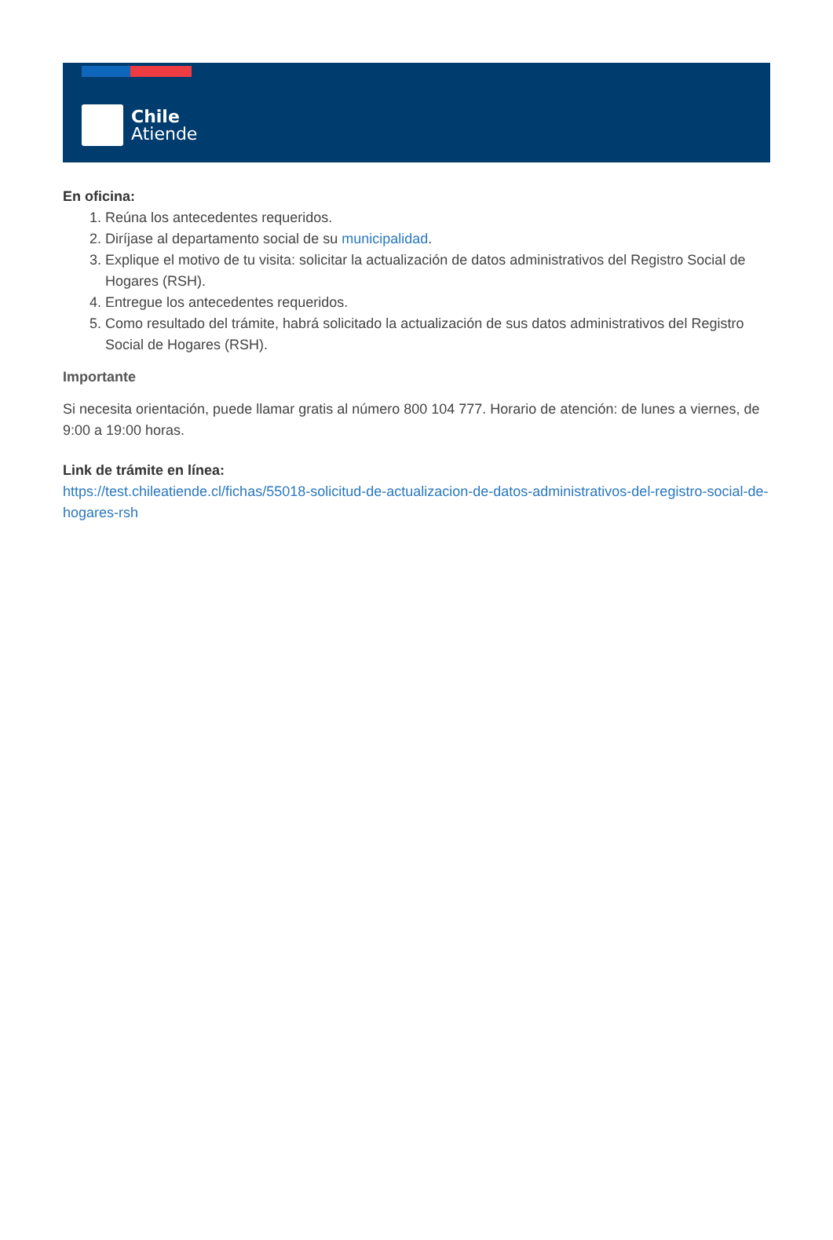Chile
Atiende
En oficina:
1. Reúna los antecedentes requeridos.
2. Diríjase al departamento social de su municipalidad.
3. Explique el motivo de tu visita: solicitar la actualización de datos administrativos del Registro Social de Hogares (RSH).
4. Entregue los antecedentes requeridos.
5. Como resultado del trámite, habrá solicitado la actualización de sus datos administrativos del Registro Social de Hogares (RSH).
Importante
Si necesita orientación, puede llamar gratis al número 800 104 777. Horario de atención: de lunes a viernes, de 9:00 a 19:00 horas.
Link de trámite en línea:
https://test.chileatiende.cl/fichas/55018-solicitud-de-actualizacion-de-datos-administrativos-del-registro-social-de-hogares-rsh